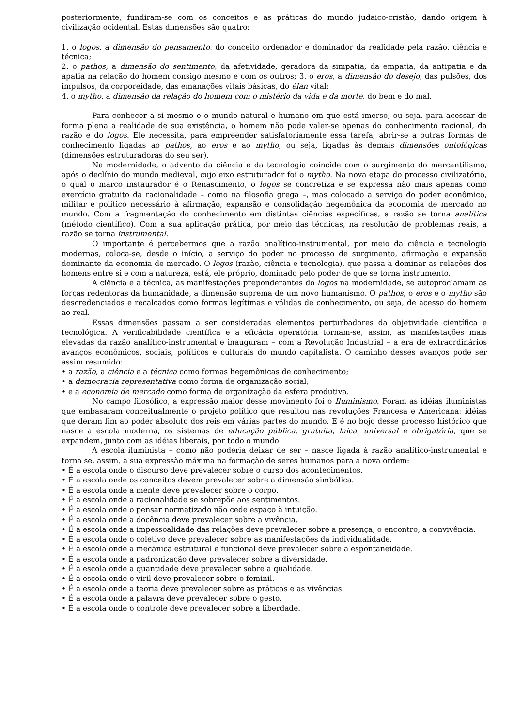posteriormente, fundiram-se com os conceitos e as práticas do mundo judaico-cristão, dando origem à civilização ocidental. Estas dimensões são quatro:
1. o logos, a dimensão do pensamento, do conceito ordenador e dominador da realidade pela razão, ciência e técnica;
2. o pathos, a dimensão do sentimento, da afetividade, geradora da simpatia, da empatia, da antipatia e da apatia na relação do homem consigo mesmo e com os outros; 3. o eros, a dimensão do desejo, das pulsões, dos impulsos, da corporeidade, das emanações vitais básicas, do élan vital;
4. o mytho, a dimensão da relação do homem com o mistério da vida e da morte, do bem e do mal.
Para conhecer a si mesmo e o mundo natural e humano em que está imerso, ou seja, para acessar de forma plena a realidade de sua existência, o homem não pode valer-se apenas do conhecimento racional, da razão e do logos. Ele necessita, para empreender satisfatoriamente essa tarefa, abrir-se a outras formas de conhecimento ligadas ao pathos, ao eros e ao mytho, ou seja, ligadas às demais dimensões ontológicas (dimensões estruturadoras do seu ser).
Na modernidade, o advento da ciência e da tecnologia coincide com o surgimento do mercantilismo, após o declínio do mundo medieval, cujo eixo estruturador foi o mytho. Na nova etapa do processo civilizatório, o qual o marco instaurador é o Renascimento, o logos se concretiza e se expressa não mais apenas como exercício gratuito da racionalidade – como na filosofia grega –, mas colocado a serviço do poder econômico, militar e político necessário à afirmação, expansão e consolidação hegemônica da economia de mercado no mundo. Com a fragmentação do conhecimento em distintas ciências específicas, a razão se torna analítica (método científico). Com a sua aplicação prática, por meio das técnicas, na resolução de problemas reais, a razão se torna instrumental.
O importante é percebermos que a razão analítico-instrumental, por meio da ciência e tecnologia modernas, coloca-se, desde o início, a serviço do poder no processo de surgimento, afirmação e expansão dominante da economia de mercado. O logos (razão, ciência e tecnologia), que passa a dominar as relações dos homens entre si e com a natureza, está, ele próprio, dominado pelo poder de que se torna instrumento.
A ciência e a técnica, as manifestações preponderantes do logos na modernidade, se autoproclamam as forças redentoras da humanidade, a dimensão suprema de um novo humanismo. O pathos, o eros e o mytho são descredenciados e recalcados como formas legítimas e válidas de conhecimento, ou seja, de acesso do homem ao real.
Essas dimensões passam a ser consideradas elementos perturbadores da objetividade científica e tecnológica. A verificabilidade científica e a eficácia operatória tornam-se, assim, as manifestações mais elevadas da razão analítico-instrumental e inauguram – com a Revolução Industrial – a era de extraordinários avanços econômicos, sociais, políticos e culturais do mundo capitalista. O caminho desses avanços pode ser assim resumido:
• a razão, a ciência e a técnica como formas hegemônicas de conhecimento;
• a democracia representativa como forma de organização social;
• e a economia de mercado como forma de organização da esfera produtiva.
No campo filosófico, a expressão maior desse movimento foi o Iluminismo. Foram as idéias iluministas que embasaram conceitualmente o projeto político que resultou nas revoluções Francesa e Americana; idéias que deram fim ao poder absoluto dos reis em várias partes do mundo. E é no bojo desse processo histórico que nasce a escola moderna, os sistemas de educação pública, gratuita, laica, universal e obrigatória, que se expandem, junto com as idéias liberais, por todo o mundo.
A escola iluminista – como não poderia deixar de ser – nasce ligada à razão analítico-instrumental e torna se, assim, a sua expressão máxima na formação de seres humanos para a nova ordem:
• É a escola onde o discurso deve prevalecer sobre o curso dos acontecimentos.
• É a escola onde os conceitos devem prevalecer sobre a dimensão simbólica.
• É a escola onde a mente deve prevalecer sobre o corpo.
• É a escola onde a racionalidade se sobrepõe aos sentimentos.
• É a escola onde o pensar normatizado não cede espaço à intuição.
• É a escola onde a docência deve prevalecer sobre a vivência.
• É a escola onde a impessoalidade das relações deve prevalecer sobre a presença, o encontro, a convivência.
• É a escola onde o coletivo deve prevalecer sobre as manifestações da individualidade.
• É a escola onde a mecânica estrutural e funcional deve prevalecer sobre a espontaneidade.
• É a escola onde a padronização deve prevalecer sobre a diversidade.
• É a escola onde a quantidade deve prevalecer sobre a qualidade.
• É a escola onde o viril deve prevalecer sobre o feminil.
• É a escola onde a teoria deve prevalecer sobre as práticas e as vivências.
• É a escola onde a palavra deve prevalecer sobre o gesto.
• É a escola onde o controle deve prevalecer sobre a liberdade.